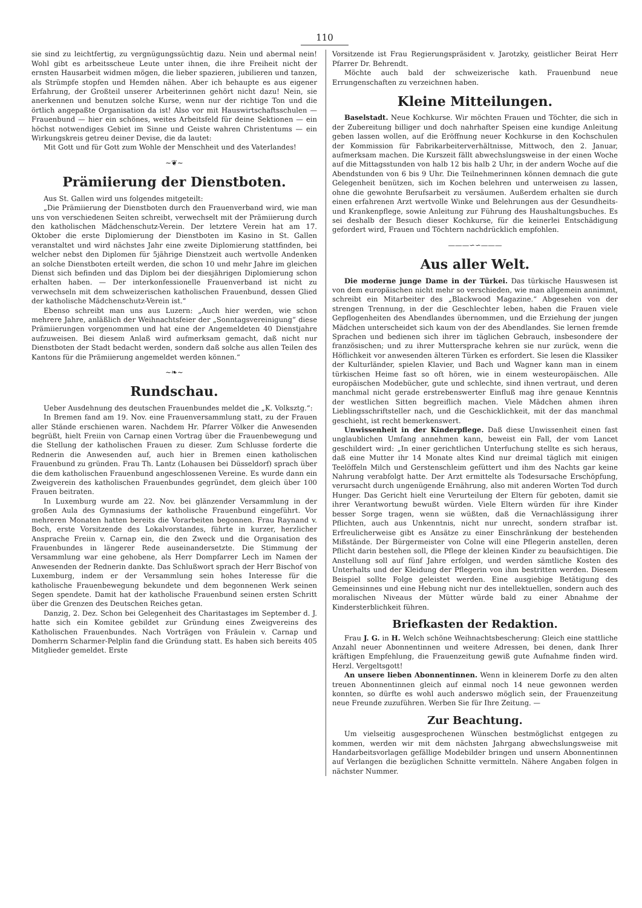110
sie sind zu leichtfertig, zu vergnügungssüchtig dazu. Nein und abermal nein! Wohl gibt es arbeitsscheue Leute unter ihnen, die ihre Freiheit nicht der ernsten Hausarbeit widmen mögen, die lieber spazieren, jubilieren und tanzen, als Strümpfe stopfen und Hemden nähen. Aber ich behaupte es aus eigener Erfahrung, der Großteil unserer Arbeiterinnen gehört nicht dazu! Nein, sie anerkennen und benutzen solche Kurse, wenn nur der richtige Ton und die örtlich angepaßte Organisation da ist! Also vor mit Hauswirtschaftsschulen — Frauenbund — hier ein schönes, weites Arbeitsfeld für deine Sektionen — ein höchst notwendiges Gebiet im Sinne und Geiste wahren Christentums — ein Wirkungskreis getreu deiner Devise, die da lautet:
Mit Gott und für Gott zum Wohle der Menschheit und des Vaterlandes!
~❦~
Prämiierung der Dienstboten.
Aus St. Gallen wird uns folgendes mitgeteilt:
„Die Prämiierung der Dienstboten durch den Frauenverband wird, wie man uns von verschiedenen Seiten schreibt, verwechselt mit der Prämiierung durch den katholischen Mädchenschutz-Verein. Der letztere Verein hat am 17. Oktober die erste Diplomierung der Dienstboten im Kasino in St. Gallen veranstaltet und wird nächstes Jahr eine zweite Diplomierung stattfinden, bei welcher nebst den Diplomen für 5jährige Dienstzeit auch wertvolle Andenken an solche Dienstboten erteilt werden, die schon 10 und mehr Jahre im gleichen Dienst sich befinden und das Diplom bei der diesjährigen Diplomierung schon erhalten haben. — Der interkonfessionelle Frauenverband ist nicht zu verwechseln mit dem schweizerischen katholischen Frauenbund, dessen Glied der katholische Mädchenschutz-Verein ist.“
Ebenso schreibt man uns aus Luzern: „Auch hier werden, wie schon mehrere Jahre, anläßlich der Weihnachtsfeier der „Sonntagsvereinigung“ diese Prämiierungen vorgenommen und hat eine der Angemeldeten 40 Dienstjahre aufzuweisen. Bei diesem Anlaß wird aufmerksam gemacht, daß nicht nur Dienstboten der Stadt bedacht werden, sondern daß solche aus allen Teilen des Kantons für die Prämiierung angemeldet werden können.“
~❧~
Rundschau.
Ueber Ausdehnung des deutschen Frauenbundes meldet die „K. Volksztg.“:
In Bremen fand am 19. Nov. eine Frauenversammlung statt, zu der Frauen aller Stände erschienen waren. Nachdem Hr. Pfarrer Völker die Anwesenden begrüßt, hielt Freiin von Carnap einen Vortrag über die Frauenbewegung und die Stellung der katholischen Frauen zu dieser. Zum Schlusse forderte die Rednerin die Anwesenden auf, auch hier in Bremen einen katholischen Frauenbund zu gründen. Frau Th. Lantz (Lohausen bei Düsseldorf) sprach über die dem katholischen Frauenbund angeschlossenen Vereine. Es wurde dann ein Zweigverein des katholischen Frauenbundes gegründet, dem gleich über 100 Frauen beitraten.
In Luxemburg wurde am 22. Nov. bei glänzender Versammlung in der großen Aula des Gymnasiums der katholische Frauenbund eingeführt. Vor mehreren Monaten hatten bereits die Vorarbeiten begonnen. Frau Raynand v. Boch, erste Vorsitzende des Lokalvorstandes, führte in kurzer, herzlicher Ansprache Freiin v. Carnap ein, die den Zweck und die Organisation des Frauenbundes in längerer Rede auseinandersetzte. Die Stimmung der Versammlung war eine gehobene, als Herr Dompfarrer Lech im Namen der Anwesenden der Rednerin dankte. Das Schlußwort sprach der Herr Bischof von Luxemburg, indem er der Versammlung sein hohes Interesse für die katholische Frauenbewegung bekundete und dem begonnenen Werk seinen Segen spendete. Damit hat der katholische Frauenbund seinen ersten Schritt über die Grenzen des Deutschen Reiches getan.
Danzig, 2. Dez. Schon bei Gelegenheit des Charitastages im September d. J. hatte sich ein Komitee gebildet zur Gründung eines Zweigvereins des Katholischen Frauenbundes. Nach Vorträgen von Fräulein v. Carnap und Domherrn Scharmer-Pelplin fand die Gründung statt. Es haben sich bereits 405 Mitglieder gemeldet. Erste
Vorsitzende ist Frau Regierungspräsident v. Jarotzky, geistlicher Beirat Herr Pfarrer Dr. Behrendt.
Möchte auch bald der schweizerische kath. Frauenbund neue Errungenschaften zu verzeichnen haben.
Kleine Mitteilungen.
Baselstadt. Neue Kochkurse. Wir möchten Frauen und Töchter, die sich in der Zubereitung billiger und doch nahrhafter Speisen eine kundige Anleitung geben lassen wollen, auf die Eröffnung neuer Kochkurse in den Kochschulen der Kommission für Fabrikarbeiterverhältnisse, Mittwoch, den 2. Januar, aufmerksam machen. Die Kurszeit fällt abwechslungsweise in der einen Woche auf die Mittagsstunden von halb 12 bis halb 2 Uhr, in der andern Woche auf die Abendstunden von 6 bis 9 Uhr. Die Teilnehmerinnen können demnach die gute Gelegenheit benützen, sich im Kochen belehren und unterweisen zu lassen, ohne die gewohnte Berufsarbeit zu versäumen. Außerdem erhalten sie durch einen erfahrenen Arzt wertvolle Winke und Belehrungen aus der Gesundheits- und Krankenpflege, sowie Anleitung zur Führung des Haushaltungsbuches. Es sei deshalb der Besuch dieser Kochkurse, für die keinerlei Entschädigung gefordert wird, Frauen und Töchtern nachdrücklich empfohlen.
———∽∽———
Aus aller Welt.
Die moderne junge Dame in der Türkei. Das türkische Hauswesen ist von dem europäischen nicht mehr so verschieden, wie man allgemein annimmt, schreibt ein Mitarbeiter des „Blackwood Magazine.“ Abgesehen von der strengen Trennung, in der die Geschlechter leben, haben die Frauen viele Gepflogenheiten des Abendlandes übernommen, und die Erziehung der jungen Mädchen unterscheidet sich kaum von der des Abendlandes. Sie lernen fremde Sprachen und bedienen sich ihrer im täglichen Gebrauch, insbesondere der französischen; und zu ihrer Muttersprache kehren sie nur zurück, wenn die Höflichkeit vor anwesenden älteren Türken es erfordert. Sie lesen die Klassiker der Kulturländer, spielen Klavier, und Bach und Wagner kann man in einem türkischen Heime fast so oft hören, wie in einem westeuropäischen. Alle europäischen Modebücher, gute und schlechte, sind ihnen vertraut, und deren manchmal nicht gerade erstrebenswerter Einfluß mag ihre genaue Kenntnis der westlichen Sitten begreiflich machen. Viele Mädchen ahmen ihren Lieblingsschriftsteller nach, und die Geschicklichkeit, mit der das manchmal geschieht, ist recht bemerkenswert.
Unwissenheit in der Kinderpflege. Daß diese Unwissenheit einen fast unglaublichen Umfang annehmen kann, beweist ein Fall, der vom Lancet geschildert wird: „In einer gerichtlichen Unterfuchung stellte es sich heraus, daß eine Mutter ihr 14 Monate altes Kind nur dreimal täglich mit einigen Teelöffeln Milch und Gerstenschleim gefüttert und ihm des Nachts gar keine Nahrung verabfolgt hatte. Der Arzt ermittelte als Todesursache Erschöpfung, verursacht durch ungenügende Ernährung, also mit anderen Worten Tod durch Hunger. Das Gericht hielt eine Verurteilung der Eltern für geboten, damit sie ihrer Verantwortung bewußt würden. Viele Eltern würden für ihre Kinder besser Sorge tragen, wenn sie wüßten, daß die Vernachlässigung ihrer Pflichten, auch aus Unkenntnis, nicht nur unrecht, sondern strafbar ist. Erfreulicherweise gibt es Ansätze zu einer Einschränkung der bestehenden Mißstände. Der Bürgermeister von Colne will eine Pflegerin anstellen, deren Pflicht darin bestehen soll, die Pflege der kleinen Kinder zu beaufsichtigen. Die Anstellung soll auf fünf Jahre erfolgen, und werden sämtliche Kosten des Unterhalts und der Kleidung der Pflegerin von ihm bestritten werden. Diesem Beispiel sollte Folge geleistet werden. Eine ausgiebige Betätigung des Gemeinsinnes und eine Hebung nicht nur des intellektuellen, sondern auch des moralischen Niveaus der Mütter würde bald zu einer Abnahme der Kindersterblichkeit führen.
Briefkasten der Redaktion.
Frau J. G. in H. Welch schöne Weihnachtsbescherung: Gleich eine stattliche Anzahl neuer Abonnentinnen und weitere Adressen, bei denen, dank Ihrer kräftigen Empfehlung, die Frauenzeitung gewiß gute Aufnahme finden wird. Herzl. Vergeltsgott!
An unsere lieben Abonnentinnen. Wenn in kleinerem Dorfe zu den alten treuen Abonnentinnen gleich auf einmal noch 14 neue gewonnen werden konnten, so dürfte es wohl auch anderswo möglich sein, der Frauenzeitung neue Freunde zuzuführen. Werben Sie für Ihre Zeitung. —
Zur Beachtung.
Um vielseitig ausgesprochenen Wünschen bestmöglichst entgegen zu kommen, werden wir mit dem nächsten Jahrgang abwechslungsweise mit Handarbeitsvorlagen gefällige Modebilder bringen und unsern Abonnentinnen auf Verlangen die bezüglichen Schnitte vermitteln. Nähere Angaben folgen in nächster Nummer.